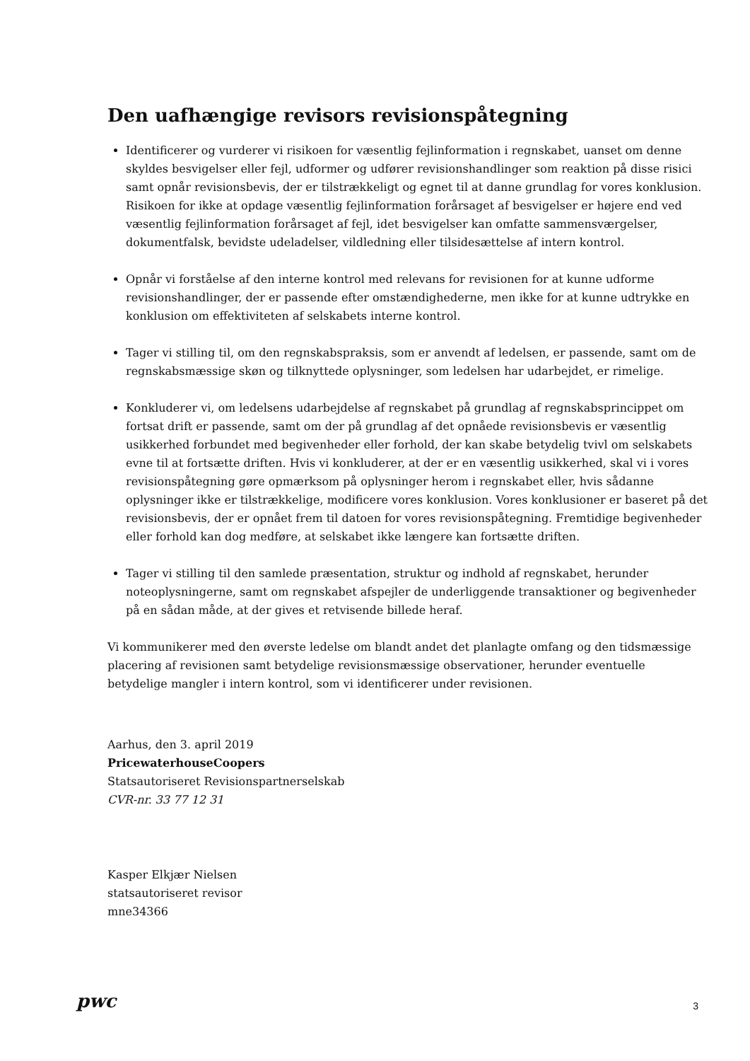Den uafhængige revisors revisionspåtegning
Identificerer og vurderer vi risikoen for væsentlig fejlinformation i regnskabet, uanset om denne skyldes besvigelser eller fejl, udformer og udfører revisionshandlinger som reaktion på disse risici samt opnår revisionsbevis, der er tilstrækkeligt og egnet til at danne grundlag for vores konklusion. Risikoen for ikke at opdage væsentlig fejlinformation forårsaget af besvigelser er højere end ved væsentlig fejlinformation forårsaget af fejl, idet besvigelser kan omfatte sammensværgelser, dokumentfalsk, bevidste udeladelser, vildledning eller tilsidesættelse af intern kontrol.
Opnår vi forståelse af den interne kontrol med relevans for revisionen for at kunne udforme revisionshandlinger, der er passende efter omstændighederne, men ikke for at kunne udtrykke en konklusion om effektiviteten af selskabets interne kontrol.
Tager vi stilling til, om den regnskabspraksis, som er anvendt af ledelsen, er passende, samt om de regnskabsmæssige skøn og tilknyttede oplysninger, som ledelsen har udarbejdet, er rimelige.
Konkluderer vi, om ledelsens udarbejdelse af regnskabet på grundlag af regnskabsprincippet om fortsat drift er passende, samt om der på grundlag af det opnåede revisionsbevis er væsentlig usikkerhed forbundet med begivenheder eller forhold, der kan skabe betydelig tvivl om selskabets evne til at fortsætte driften. Hvis vi konkluderer, at der er en væsentlig usikkerhed, skal vi i vores revisionspåtegning gøre opmærksom på oplysninger herom i regnskabet eller, hvis sådanne oplysninger ikke er tilstrækkelige, modificere vores konklusion. Vores konklusioner er baseret på det revisionsbevis, der er opnået frem til datoen for vores revisionspåtegning. Fremtidige begivenheder eller forhold kan dog medføre, at selskabet ikke længere kan fortsætte driften.
Tager vi stilling til den samlede præsentation, struktur og indhold af regnskabet, herunder noteoplysningerne, samt om regnskabet afspejler de underliggende transaktioner og begivenheder på en sådan måde, at der gives et retvisende billede heraf.
Vi kommunikerer med den øverste ledelse om blandt andet det planlagte omfang og den tidsmæssige placering af revisionen samt betydelige revisionsmæssige observationer, herunder eventuelle betydelige mangler i intern kontrol, som vi identificerer under revisionen.
Aarhus, den 3. april 2019
PricewaterhouseCoopers
Statsautoriseret Revisionspartnerselskab
CVR-nr. 33 77 12 31
Kasper Elkjær Nielsen
statsautoriseret revisor
mne34366
pwc 3